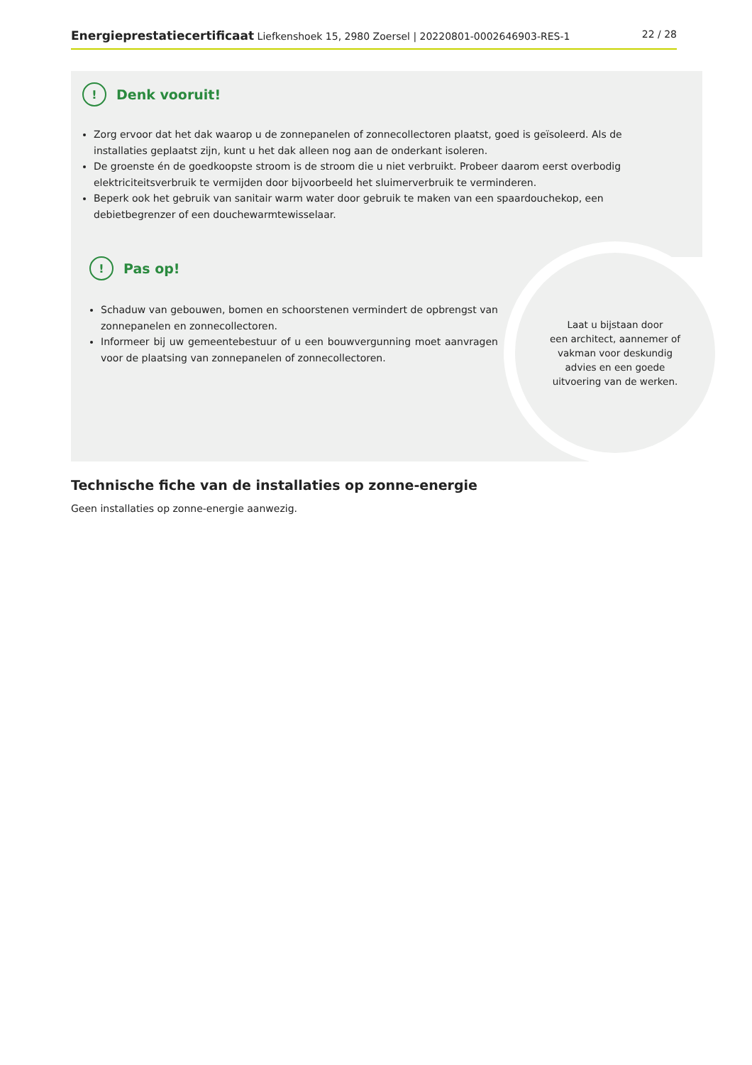Energieprestatiecertificaat Liefkenshoek 15, 2980 Zoersel | 20220801-0002646903-RES-1 22 / 28
! Denk vooruit!
Zorg ervoor dat het dak waarop u de zonnepanelen of zonnecollectoren plaatst, goed is geïsoleerd. Als de installaties geplaatst zijn, kunt u het dak alleen nog aan de onderkant isoleren.
De groenste én de goedkoopste stroom is de stroom die u niet verbruikt. Probeer daarom eerst overbodig elektriciteitsverbruik te vermijden door bijvoorbeeld het sluimerverbruik te verminderen.
Beperk ook het gebruik van sanitair warm water door gebruik te maken van een spaardouchekop, een debietbegrenzer of een douchewarmtewisselaar.
! Pas op!
Schaduw van gebouwen, bomen en schoorstenen vermindert de opbrengst van zonnepanelen en zonnecollectoren.
Informeer bij uw gemeentebestuur of u een bouwvergunning moet aanvragen voor de plaatsing van zonnepanelen of zonnecollectoren.
Laat u bijstaan door
een architect, aannemer of
vakman voor deskundig
advies en een goede
uitvoering van de werken.
Technische fiche van de installaties op zonne-energie
Geen installaties op zonne-energie aanwezig.